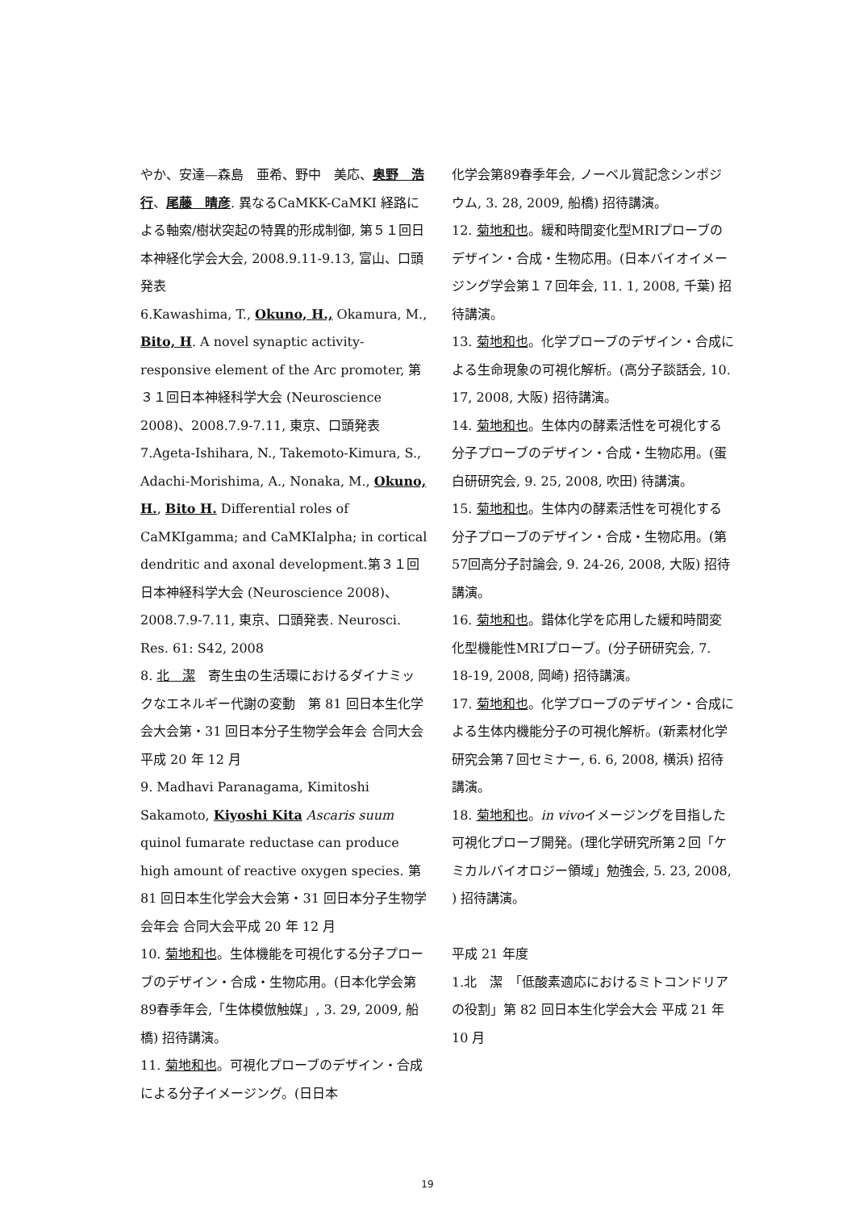やか、安達—森島　亜希、野中　美応、奥野　浩行、尾藤　晴彦. 異なるCaMKK-CaMKI 経路による軸索/樹状突起の特異的形成制御, 第５１回日本神経化学会大会, 2008.9.11-9.13, 富山、口頭発表
6.Kawashima, T., Okuno, H., Okamura, M., Bito, H. A novel synaptic activity-responsive element of the Arc promoter, 第３１回日本神経科学大会 (Neuroscience 2008)、2008.7.9-7.11, 東京、口頭発表
7.Ageta-Ishihara, N., Takemoto-Kimura, S., Adachi-Morishima, A., Nonaka, M., Okuno, H., Bito H. Differential roles of CaMKIgamma; and CaMKIalpha; in cortical dendritic and axonal development.第３１回日本神経科学大会 (Neuroscience 2008)、2008.7.9-7.11, 東京、口頭発表. Neurosci. Res. 61: S42, 2008
8. 北　潔　寄生虫の生活環におけるダイナミックなエネルギー代謝の変動　第 81 回日本生化学会大会第・31 回日本分子生物学会年会 合同大会平成 20 年 12 月
9. Madhavi Paranagama, Kimitoshi Sakamoto, Kiyoshi Kita Ascaris suum quinol fumarate reductase can produce high amount of reactive oxygen species. 第 81 回日本生化学会大会第・31 回日本分子生物学会年会 合同大会平成 20 年 12 月
10. 菊地和也。生体機能を可視化する分子プローブのデザイン・合成・生物応用。(日本化学会第89春季年会,「生体模倣触媒」, 3. 29, 2009, 船橋) 招待講演。
11. 菊地和也。可視化プローブのデザイン・合成による分子イメージング。(日日本
化学会第89春季年会, ノーベル賞記念シンポジウム, 3. 28, 2009, 船橋) 招待講演。
12. 菊地和也。緩和時間変化型MRIプローブのデザイン・合成・生物応用。(日本バイオイメージング学会第１７回年会, 11. 1, 2008, 千葉) 招待講演。
13. 菊地和也。化学プローブのデザイン・合成による生命現象の可視化解析。(高分子談話会, 10. 17, 2008, 大阪) 招待講演。
14. 菊地和也。生体内の酵素活性を可視化する分子プローブのデザイン・合成・生物応用。(蛋白研研究会, 9. 25, 2008, 吹田) 待講演。
15. 菊地和也。生体内の酵素活性を可視化する分子プローブのデザイン・合成・生物応用。(第57回高分子討論会, 9. 24-26, 2008, 大阪) 招待講演。
16. 菊地和也。錯体化学を応用した緩和時間変化型機能性MRIプローブ。(分子研研究会, 7. 18-19, 2008, 岡崎) 招待講演。
17. 菊地和也。化学プローブのデザイン・合成による生体内機能分子の可視化解析。(新素材化学研究会第７回セミナー, 6. 6, 2008, 横浜) 招待講演。
18. 菊地和也。in vivoイメージングを目指した可視化プローブ開発。(理化学研究所第２回「ケミカルバイオロジー領域」勉強会, 5. 23, 2008, ) 招待講演。
平成 21 年度
1.北　潔　「低酸素適応におけるミトコンドリアの役割」第 82 回日本生化学会大会 平成 21 年 10 月
19